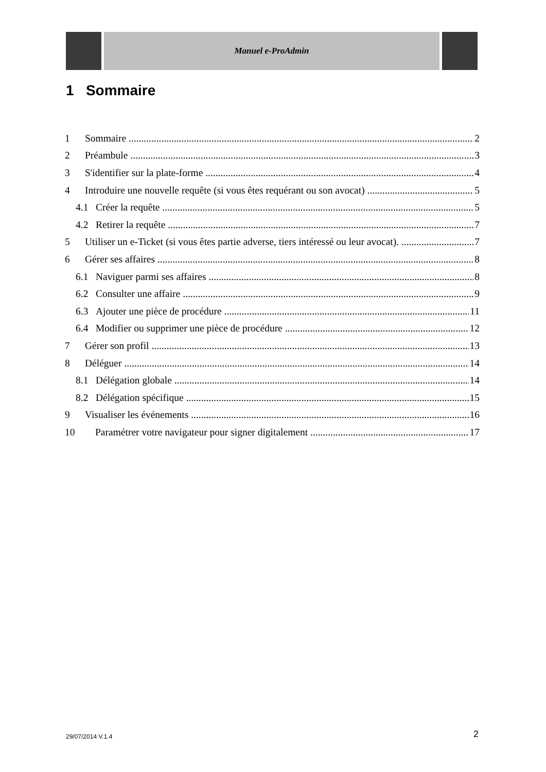Manuel e-ProAdmin
1 Sommaire
1 Sommaire 2
2 Préambule 3
3 S'identifier sur la plate-forme 4
4 Introduire une nouvelle requête (si vous êtes requérant ou son avocat) 5
4.1 Créer la requête 5
4.2 Retirer la requête 7
5 Utiliser un e-Ticket (si vous êtes partie adverse, tiers intéressé ou leur avocat). 7
6 Gérer ses affaires 8
6.1 Naviguer parmi ses affaires 8
6.2 Consulter une affaire 9
6.3 Ajouter une pièce de procédure 11
6.4 Modifier ou supprimer une pièce de procédure 12
7 Gérer son profil 13
8 Déléguer 14
8.1 Délégation globale 14
8.2 Délégation spécifique 15
9 Visualiser les événements 16
10 Paramétrer votre navigateur pour signer digitalement 17
29/07/2014 V.1.4 2